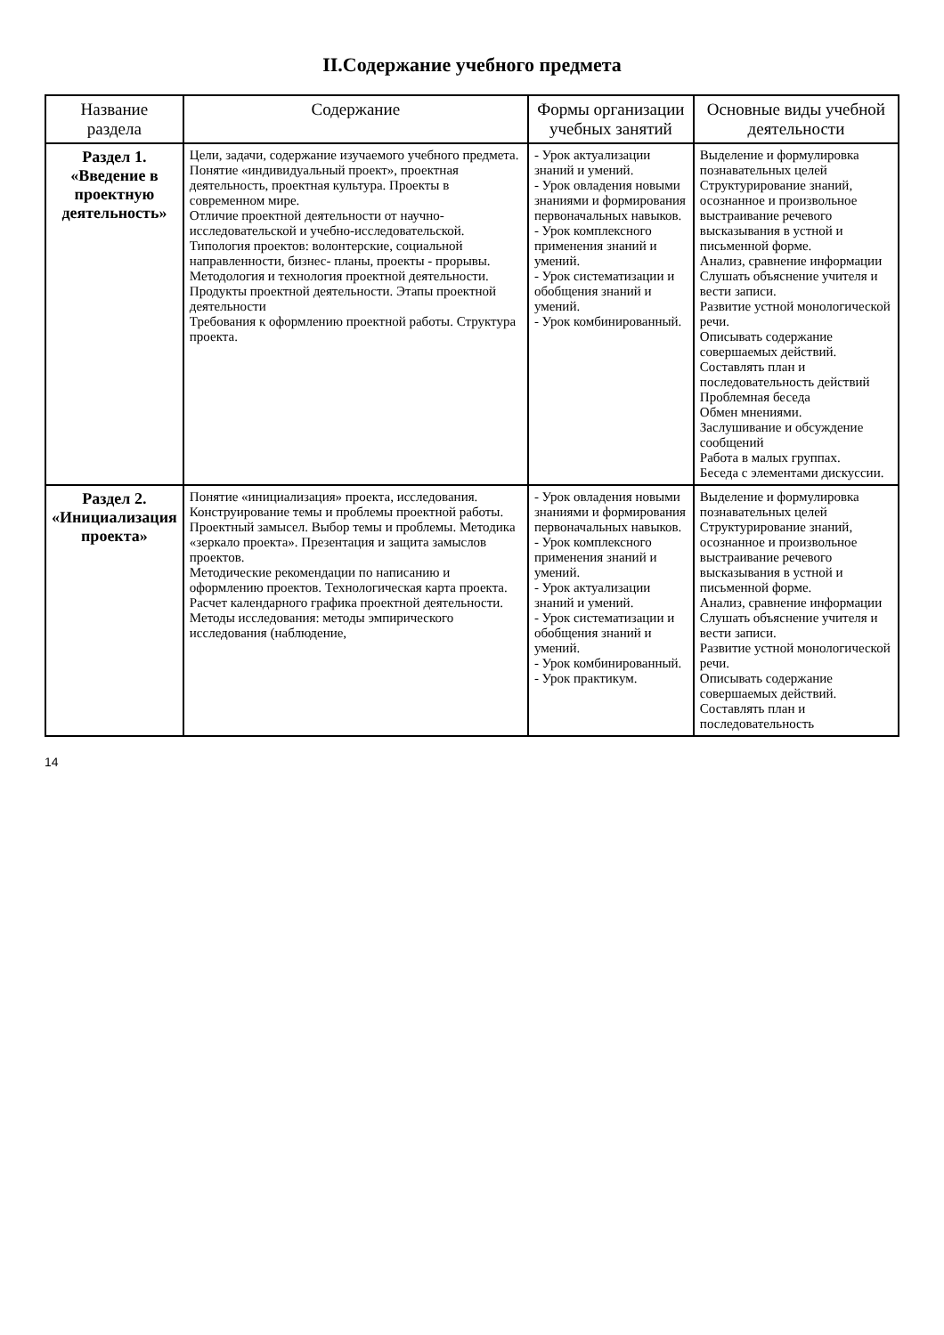II.Содержание учебного предмета
| Название раздела | Содержание | Формы организации учебных занятий | Основные виды учебной деятельности |
| --- | --- | --- | --- |
| Раздел 1. «Введение в проектную деятельность» | Цели, задачи, содержание изучаемого учебного предмета. Понятие «индивидуальный проект», проектная деятельность, проектная культура. Проекты в современном мире. Отличие проектной деятельности от научно-исследовательской и учебно-исследовательской. Типология проектов: волонтерские, социальной направленности, бизнес- планы, проекты - прорывы. Методология и технология проектной деятельности. Продукты проектной деятельности. Этапы проектной деятельности Требования к оформлению проектной работы. Структура проекта. | - Урок актуализации знаний и умений. - Урок овладения новыми знаниями и формирования первоначальных навыков. - Урок комплексного применения знаний и умений. - Урок систематизации и обобщения знаний и умений. - Урок комбинированный. | Выделение и формулировка познавательных целей Структурирование знаний, осознанное и произвольное выстраивание речевого высказывания в устной и письменной форме. Анализ, сравнение информации Слушать объяснение учителя и вести записи. Развитие устной монологической речи. Описывать содержание совершаемых действий. Составлять план и последовательность действий Проблемная беседа Обмен мнениями. Заслушивание и обсуждение сообщений Работа в малых группах. Беседа с элементами дискуссии. |
| Раздел 2. «Инициализация проекта» | Понятие «инициализация» проекта, исследования. Конструирование темы и проблемы проектной работы. Проектный замысел. Выбор темы и проблемы. Методика «зеркало проекта». Презентация и защита замыслов проектов. Методические рекомендации по написанию и оформлению проектов. Технологическая карта проекта. Расчет календарного графика проектной деятельности. Методы исследования: методы эмпирического исследования (наблюдение, | - Урок овладения новыми знаниями и формирования первоначальных навыков. - Урок комплексного применения знаний и умений. - Урок актуализации знаний и умений. - Урок систематизации и обобщения знаний и умений. - Урок комбинированный. - Урок практикум. | Выделение и формулировка познавательных целей Структурирование знаний, осознанное и произвольное выстраивание речевого высказывания в устной и письменной форме. Анализ, сравнение информации Слушать объяснение учителя и вести записи. Развитие устной монологической речи. Описывать содержание совершаемых действий. Составлять план и последовательность |
14